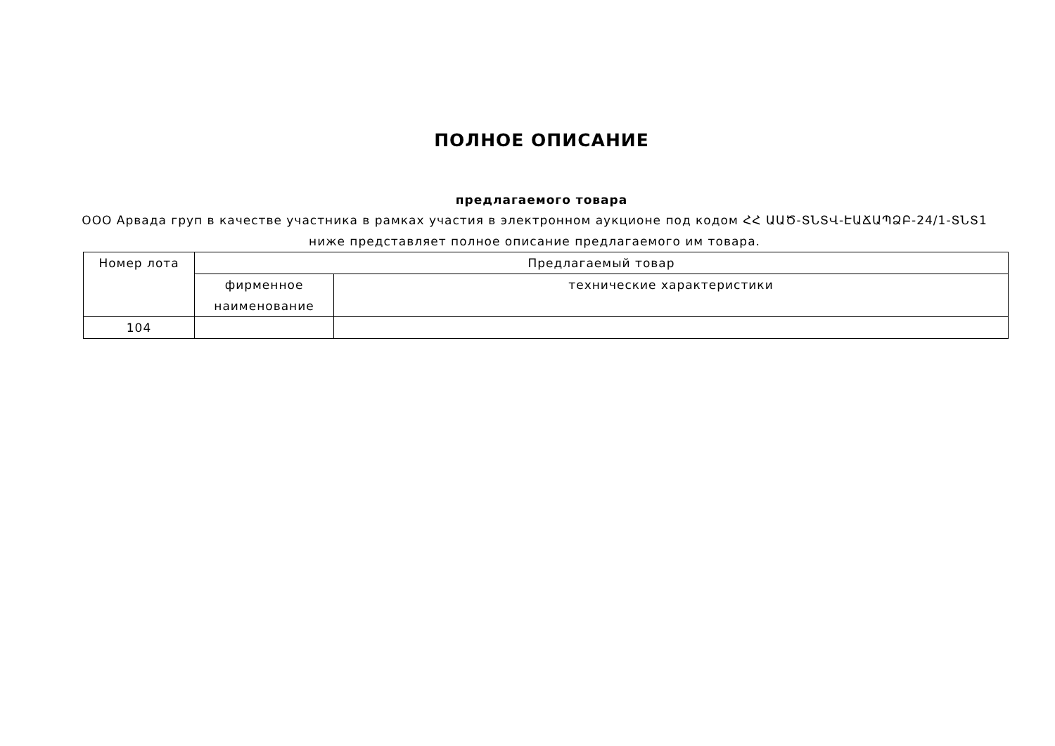ПОЛНОЕ ОПИСАНИЕ
предлагаемого товара
ООО Арвада груп в качестве участника в рамках участия в электронном аукционе под кодом ՀՀ ԱԱԾ-ՏՆՏՎ-ԷԱՃԱՊՁԲ-24/1-ՏՆՏ1 ниже представляет полное описание предлагаемого им товара.
| Номер лота | Предлагаемый товар | |
| --- | --- | --- |
| | фирменное наименование | технические характеристики |
| 104 | | |